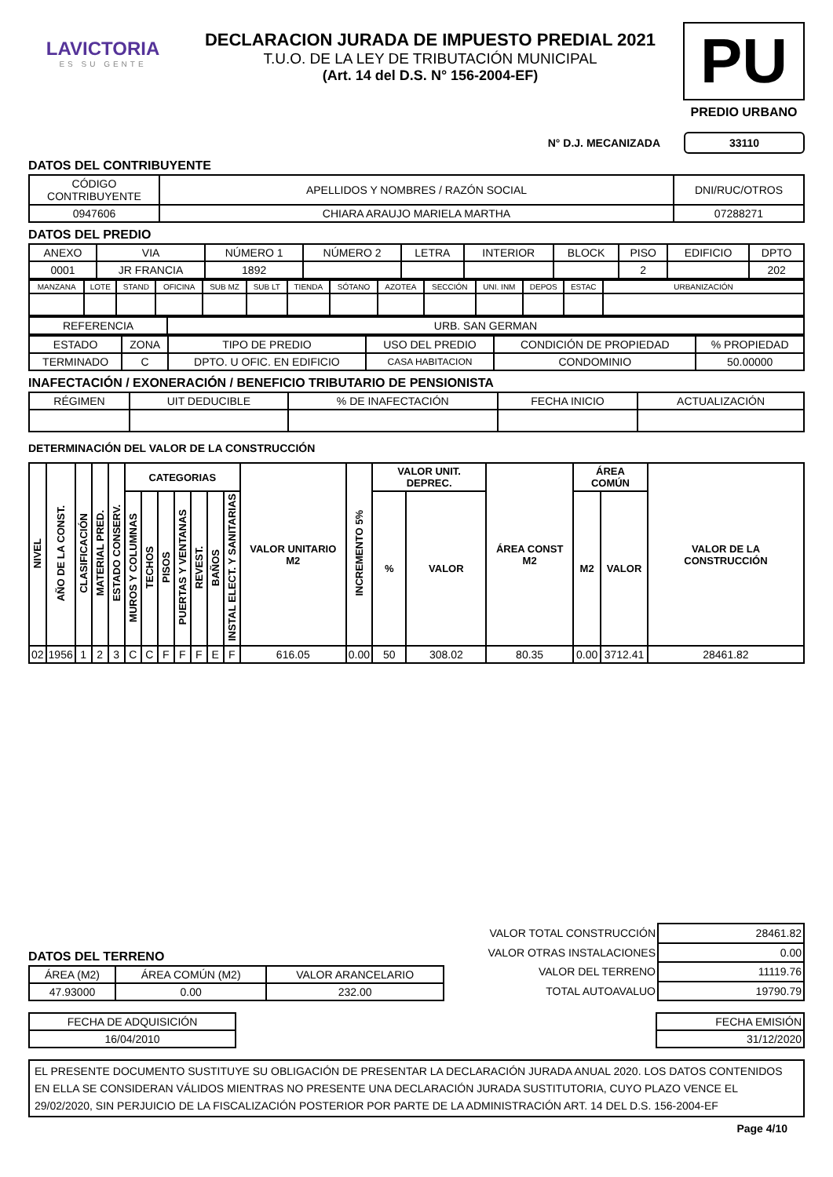LAVICTORIA
ES SU GENTE
DECLARACION JURADA DE IMPUESTO PREDIAL 2021
T.U.O. DE LA LEY DE TRIBUTACIÓN MUNICIPAL
(Art. 14 del D.S. N° 156-2004-EF)
PU
PREDIO URBANO
N° D.J. MECANIZADA 33110
DATOS DEL CONTRIBUYENTE
| CÓDIGO CONTRIBUYENTE | APELLIDOS Y NOMBRES / RAZÓN SOCIAL | DNI/RUC/OTROS |
| 0947606 | CHIARA ARAUJO MARIELA MARTHA | 07288271 |
DATOS DEL PREDIO
| ANEXO | VIA | NÚMERO 1 | NÚMERO 2 | LETRA | INTERIOR | BLOCK | PISO | EDIFICIO | DPTO |
| 0001 | JR FRANCIA | 1892 | | | | | 2 | | 202 |
| MANZANA | LOTE | STAND | OFICINA | SUB MZ | SUB LT | TIENDA | SÓTANO | AZOTEA | SECCIÓN | UNI. INM | DEPOS | ESTAC | URBANIZACIÓN |
| REFERENCIA | URB. SAN GERMAN |
| ESTADO | ZONA | TIPO DE PREDIO | USO DEL PREDIO | CONDICIÓN DE PROPIEDAD | % PROPIEDAD |
| TERMINADO | C | DPTO. U OFIC. EN EDIFICIO | CASA HABITACION | CONDOMINIO | 50.00000 |
INAFECTACIÓN / EXONERACIÓN / BENEFICIO TRIBUTARIO DE PENSIONISTA
| RÉGIMEN | UIT DEDUCIBLE | % DE INAFECTACIÓN | FECHA INICIO | ACTUALIZACIÓN |
DETERMINACIÓN DEL VALOR DE LA CONSTRUCCIÓN
| NIVEL | AÑO DE LA CONST. | CLASIFICACIÓN | MATERIAL PRED. | ESTADO CONSERV. | CATEGORIAS | | | | | | | VALOR UNITARIO M2 | INCREMENTO 5% | VALOR UNIT. DEPREC. | | ÁREA CONST M2 | ÁREA COMÚN | | VALOR DE LA CONSTRUCCIÓN |
| --- | --- | --- | --- | --- | --- | --- | --- | --- | --- | --- | --- | --- | --- | --- | --- | --- | --- | --- | --- |
| | | | | | MUROS Y COLUMNAS | TECHOS | PISOS | PUERTAS Y VENTANAS | REVEST. | BAÑOS | INSTAL ELECT. Y SANITARIAS | | | % | VALOR | | M2 | VALOR | |
| 02 | 1956 | 1 | 2 | 3 | C | C | F | F | F | E | F | 616.05 | 0.00 | 50 | 308.02 | 80.35 | 0.00 | 3712.41 | 28461.82 |
DATOS DEL TERRENO
| ÁREA (M2) | ÁREA COMÚN (M2) | VALOR ARANCELARIO |
| 47.93000 | 0.00 | 232.00 |
| VALOR TOTAL CONSTRUCCIÓN | 28461.82 |
| VALOR OTRAS INSTALACIONES | 0.00 |
| VALOR DEL TERRENO | 11119.76 |
| TOTAL AUTOAVALUO | 19790.79 |
| FECHA DE ADQUISICIÓN |
| 16/04/2010 |
| FECHA EMISIÓN |
| 31/12/2020 |
EL PRESENTE DOCUMENTO SUSTITUYE SU OBLIGACIÓN DE PRESENTAR LA DECLARACIÓN JURADA ANUAL 2020. LOS DATOS CONTENIDOS EN ELLA SE CONSIDERAN VÁLIDOS MIENTRAS NO PRESENTE UNA DECLARACIÓN JURADA SUSTITUTORIA, CUYO PLAZO VENCE EL 29/02/2020, SIN PERJUICIO DE LA FISCALIZACIÓN POSTERIOR POR PARTE DE LA ADMINISTRACIÓN ART. 14 DEL D.S. 156-2004-EF
Page 4/10